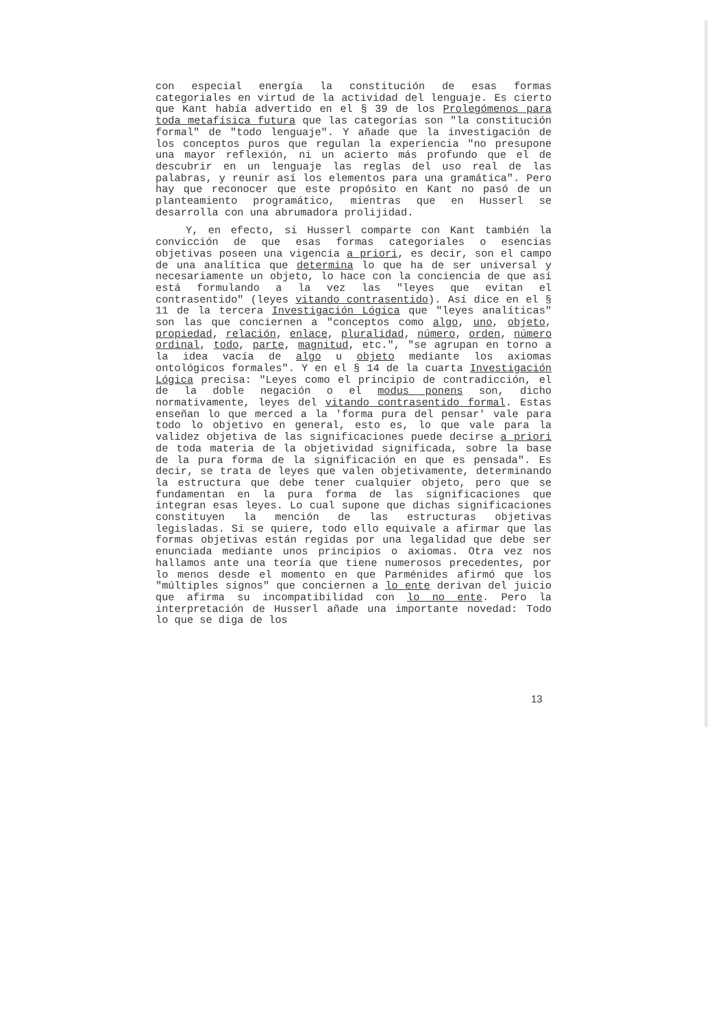con especial energía la constitución de esas formas categoriales en virtud de la actividad del lenguaje. Es cierto que Kant había advertido en el § 39 de los Prolegómenos para toda metafísica futura que las categorías son "la constitución formal" de "todo lenguaje". Y añade que la investigación de los conceptos puros que regulan la experiencia "no presupone una mayor reflexión, ni un acierto más profundo que el de descubrir en un lenguaje las reglas del uso real de las palabras, y reunir así los elementos para una gramática". Pero hay que reconocer que este propósito en Kant no pasó de un planteamiento programático, mientras que en Husserl se desarrolla con una abrumadora prolijidad.
Y, en efecto, si Husserl comparte con Kant también la convicción de que esas formas categoriales o esencias objetivas poseen una vigencia a priori, es decir, son el campo de una analítica que determina lo que ha de ser universal y necesariamente un objeto, lo hace con la conciencia de que así está formulando a la vez las "leyes que evitan el contrasentido" (leyes vitando contrasentido). Así dice en el § 11 de la tercera Investigación Lógica que "leyes analíticas" son las que conciernen a "conceptos como algo, uno, objeto, propiedad, relación, enlace, pluralidad, número, orden, número ordinal, todo, parte, magnitud, etc.", "se agrupan en torno a la idea vacía de algo u objeto mediante los axiomas ontológicos formales". Y en el § 14 de la cuarta Investigación Lógica precisa: "Leyes como el principio de contradicción, el de la doble negación o el modus ponens son, dicho normativamente, leyes del vitando contrasentido formal. Estas enseñan lo que merced a la 'forma pura del pensar' vale para todo lo objetivo en general, esto es, lo que vale para la validez objetiva de las significaciones puede decirse a priori de toda materia de la objetividad significada, sobre la base de la pura forma de la significación en que es pensada". Es decir, se trata de leyes que valen objetivamente, determinando la estructura que debe tener cualquier objeto, pero que se fundamentan en la pura forma de las significaciones que integran esas leyes. Lo cual supone que dichas significaciones constituyen la mención de las estructuras objetivas legisladas. Si se quiere, todo ello equivale a afirmar que las formas objetivas están regidas por una legalidad que debe ser enunciada mediante unos principios o axiomas. Otra vez nos hallamos ante una teoría que tiene numerosos precedentes, por lo menos desde el momento en que Parménides afirmó que los "múltiples signos" que conciernen a lo ente derivan del juicio que afirma su incompatibilidad con lo no ente. Pero la interpretación de Husserl añade una importante novedad: Todo lo que se diga de los
13